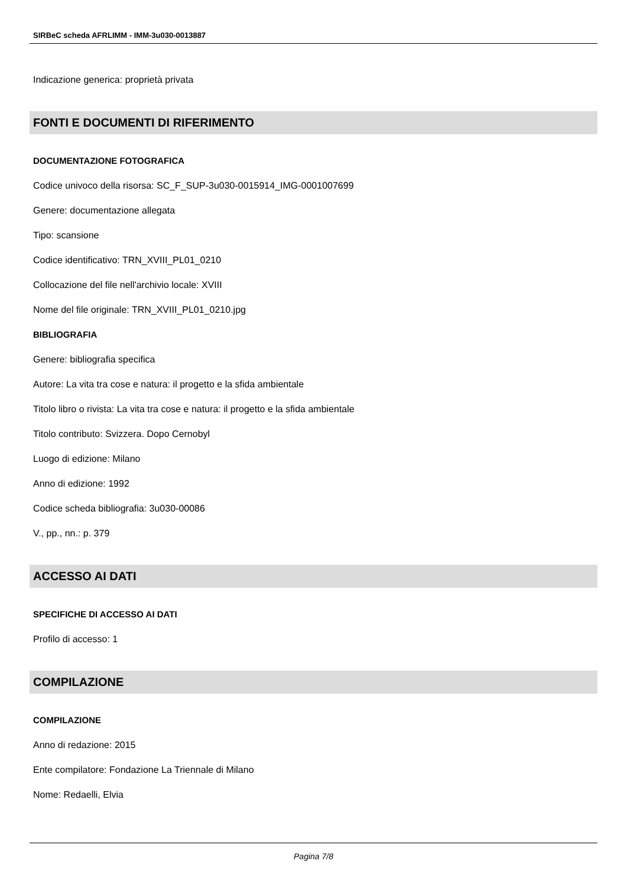SIRBeC scheda AFRLIMM - IMM-3u030-0013887
Indicazione generica: proprietà privata
FONTI E DOCUMENTI DI RIFERIMENTO
DOCUMENTAZIONE FOTOGRAFICA
Codice univoco della risorsa: SC_F_SUP-3u030-0015914_IMG-0001007699
Genere: documentazione allegata
Tipo: scansione
Codice identificativo: TRN_XVIII_PL01_0210
Collocazione del file nell'archivio locale: XVIII
Nome del file originale: TRN_XVIII_PL01_0210.jpg
BIBLIOGRAFIA
Genere: bibliografia specifica
Autore: La vita tra cose e natura: il progetto e la sfida ambientale
Titolo libro o rivista: La vita tra cose e natura: il progetto e la sfida ambientale
Titolo contributo: Svizzera. Dopo Cernobyl
Luogo di edizione: Milano
Anno di edizione: 1992
Codice scheda bibliografia: 3u030-00086
V., pp., nn.: p. 379
ACCESSO AI DATI
SPECIFICHE DI ACCESSO AI DATI
Profilo di accesso: 1
COMPILAZIONE
COMPILAZIONE
Anno di redazione: 2015
Ente compilatore: Fondazione La Triennale di Milano
Nome: Redaelli, Elvia
Pagina 7/8